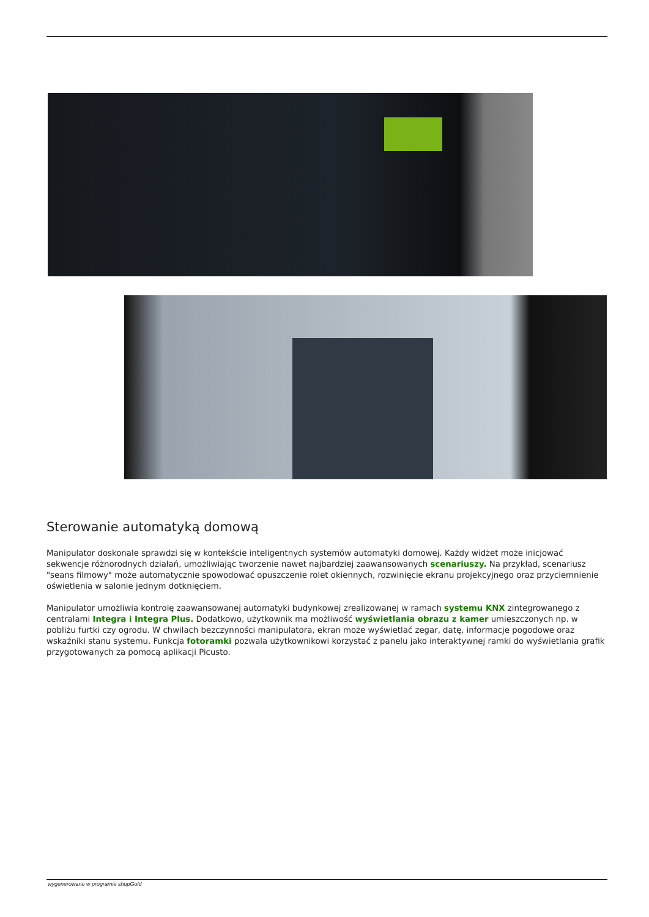Sterowanie automatyką domową
Manipulator doskonale sprawdzi się w kontekście inteligentnych systemów automatyki domowej. Każdy widżet może inicjować sekwencje różnorodnych działań, umożliwiając tworzenie nawet najbardziej zaawansowanych scenariuszy. Na przykład, scenariusz "seans filmowy" może automatycznie spowodować opuszczenie rolet okiennych, rozwinięcie ekranu projekcyjnego oraz przyciemnienie oświetlenia w salonie jednym dotknięciem.
Manipulator umożliwia kontrolę zaawansowanej automatyki budynkowej zrealizowanej w ramach systemu KNX zintegrowanego z centralami Integra i Integra Plus. Dodatkowo, użytkownik ma możliwość wyświetlania obrazu z kamer umieszczonych np. w pobliżu furtki czy ogrodu. W chwilach bezczynności manipulatora, ekran może wyświetlać zegar, datę, informacje pogodowe oraz wskaźniki stanu systemu. Funkcja fotoramki pozwala użytkownikowi korzystać z panelu jako interaktywnej ramki do wyświetlania grafik przygotowanych za pomocą aplikacji Picusto.
wygenerowano w programie shopGold